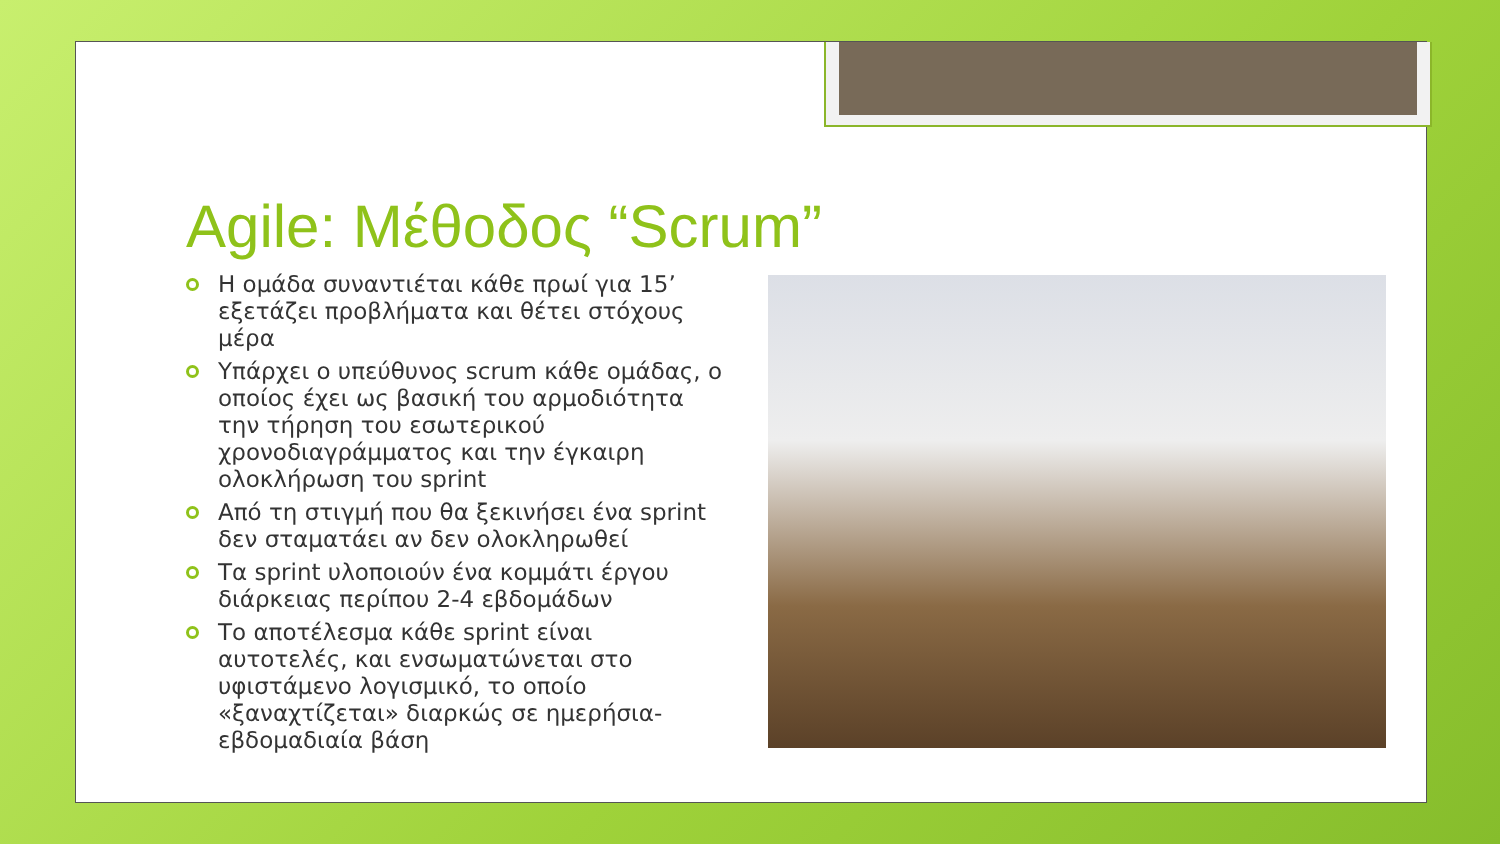Agile: Μέθοδος “Scrum”
Η ομάδα συναντιέται κάθε πρωί για 15’ εξετάζει προβλήματα και θέτει στόχους μέρα
Υπάρχει ο υπεύθυνος scrum κάθε ομάδας, ο οποίος έχει ως βασική του αρμοδιότητα την τήρηση του εσωτερικού χρονοδιαγράμματος και την έγκαιρη ολοκλήρωση του sprint
Από τη στιγμή που θα ξεκινήσει ένα sprint δεν σταματάει αν δεν ολοκληρωθεί
Τα sprint υλοποιούν ένα κομμάτι έργου διάρκειας περίπου 2-4 εβδομάδων
Το αποτέλεσμα κάθε sprint είναι αυτοτελές, και ενσωματώνεται στο υφιστάμενο λογισμικό, το οποίο «ξαναχτίζεται» διαρκώς σε ημερήσια-εβδομαδιαία βάση